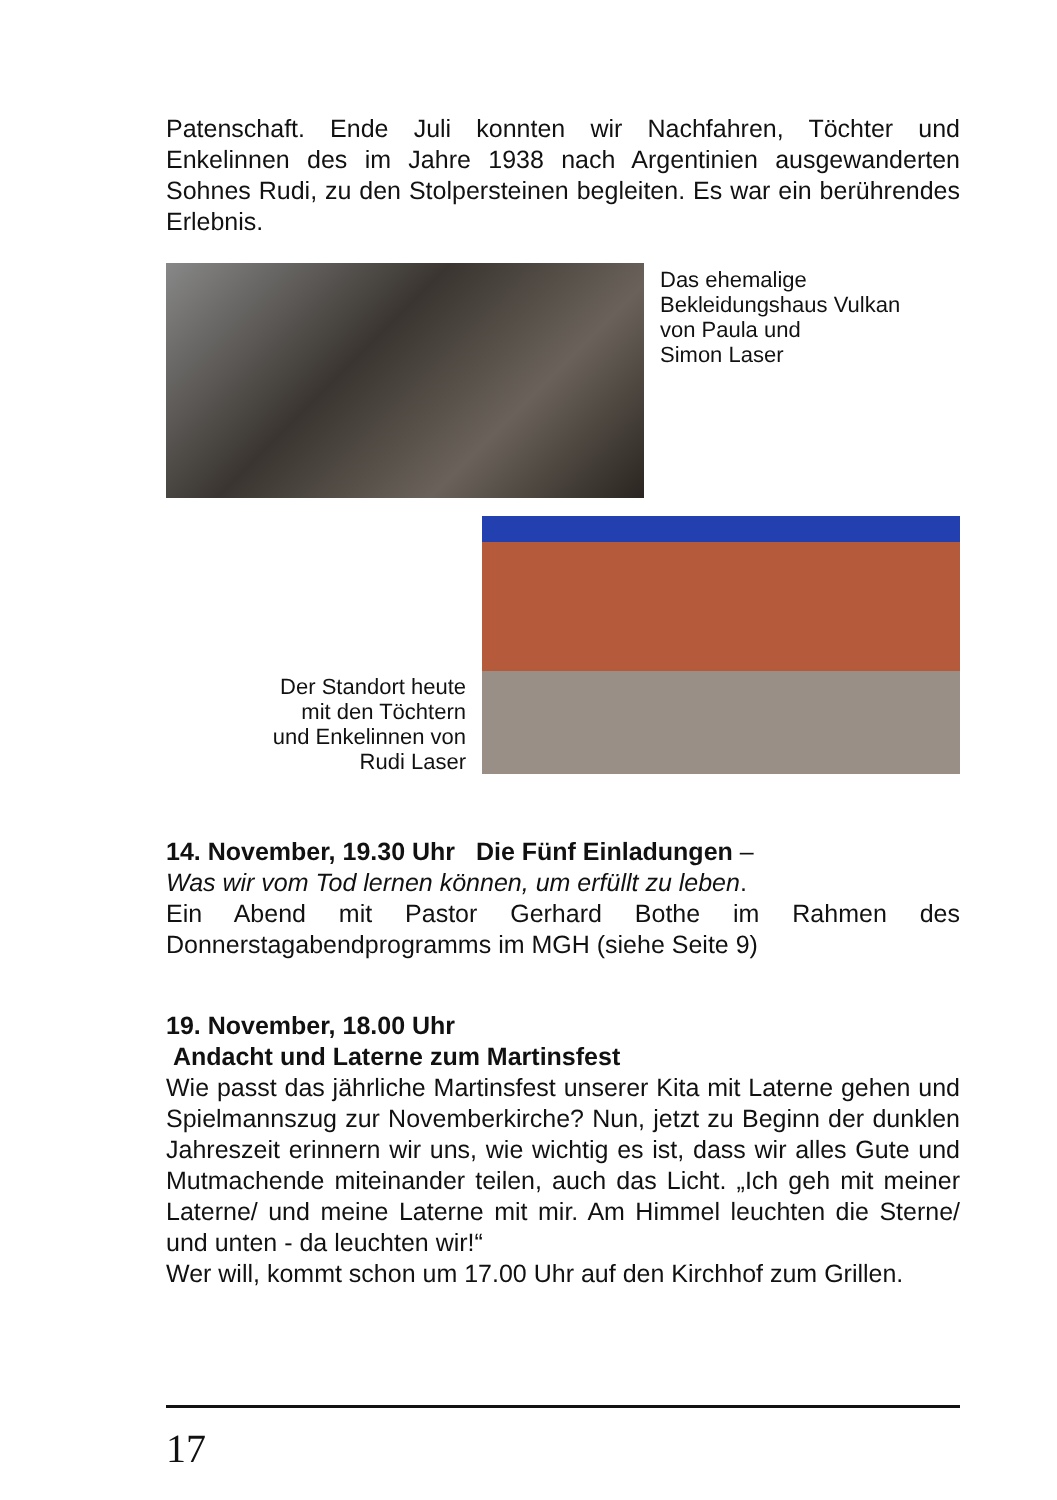Patenschaft. Ende Juli konnten wir Nachfahren, Töchter und Enkelinnen des im Jahre 1938 nach Argentinien ausgewanderten Sohnes Rudi, zu den Stolpersteinen begleiten. Es war ein berührendes Erlebnis.
Das ehemalige
Bekleidungshaus Vulkan
von Paula und
Simon Laser
Der Standort heute
mit den Töchtern
und Enkelinnen von
Rudi Laser
14. November, 19.30 Uhr Die Fünf Einladungen –
Was wir vom Tod lernen können, um erfüllt zu leben.
Ein Abend mit Pastor Gerhard Bothe im Rahmen des Donnerstagabendprogramms im MGH (siehe Seite 9)
19. November, 18.00 Uhr
Andacht und Laterne zum Martinsfest
Wie passt das jährliche Martinsfest unserer Kita mit Laterne gehen und Spielmannszug zur Novemberkirche? Nun, jetzt zu Beginn der dunklen Jahreszeit erinnern wir uns, wie wichtig es ist, dass wir alles Gute und Mutmachende miteinander teilen, auch das Licht. „Ich geh mit meiner Laterne/ und meine Laterne mit mir. Am Himmel leuchten die Sterne/ und unten - da leuchten wir!“
Wer will, kommt schon um 17.00 Uhr auf den Kirchhof zum Grillen.
17